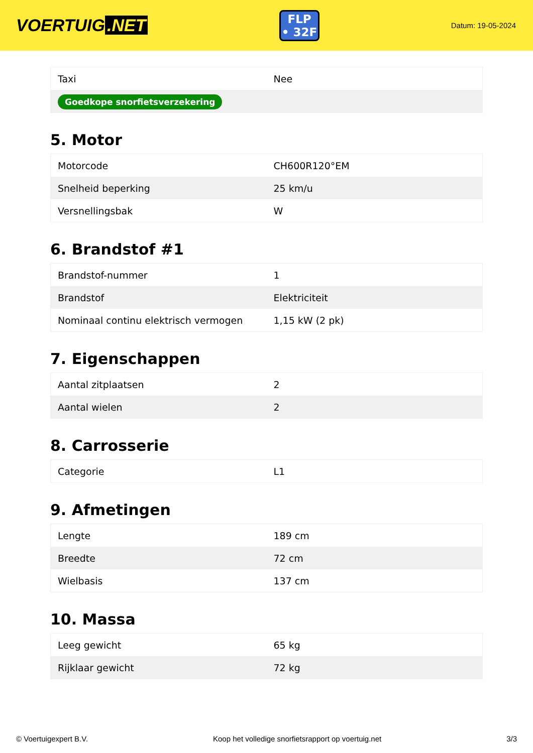VOERTUIG.NET
FLP
• 32F
Datum: 19-05-2024
| Taxi | Nee |
| Goedkope snorfietsverzekering | |
5. Motor
| Motorcode | CH600R120°EM |
| Snelheid beperking | 25 km/u |
| Versnellingsbak | W |
6. Brandstof #1
| Brandstof-nummer | 1 |
| Brandstof | Elektriciteit |
| Nominaal continu elektrisch vermogen | 1,15 kW (2 pk) |
7. Eigenschappen
| Aantal zitplaatsen | 2 |
| Aantal wielen | 2 |
8. Carrosserie
| Categorie | L1 |
9. Afmetingen
| Lengte | 189 cm |
| Breedte | 72 cm |
| Wielbasis | 137 cm |
10. Massa
| Leeg gewicht | 65 kg |
| Rijklaar gewicht | 72 kg |
© Voertuigexpert B.V. Koop het volledige snorfietsrapport op voertuig.net 3/3